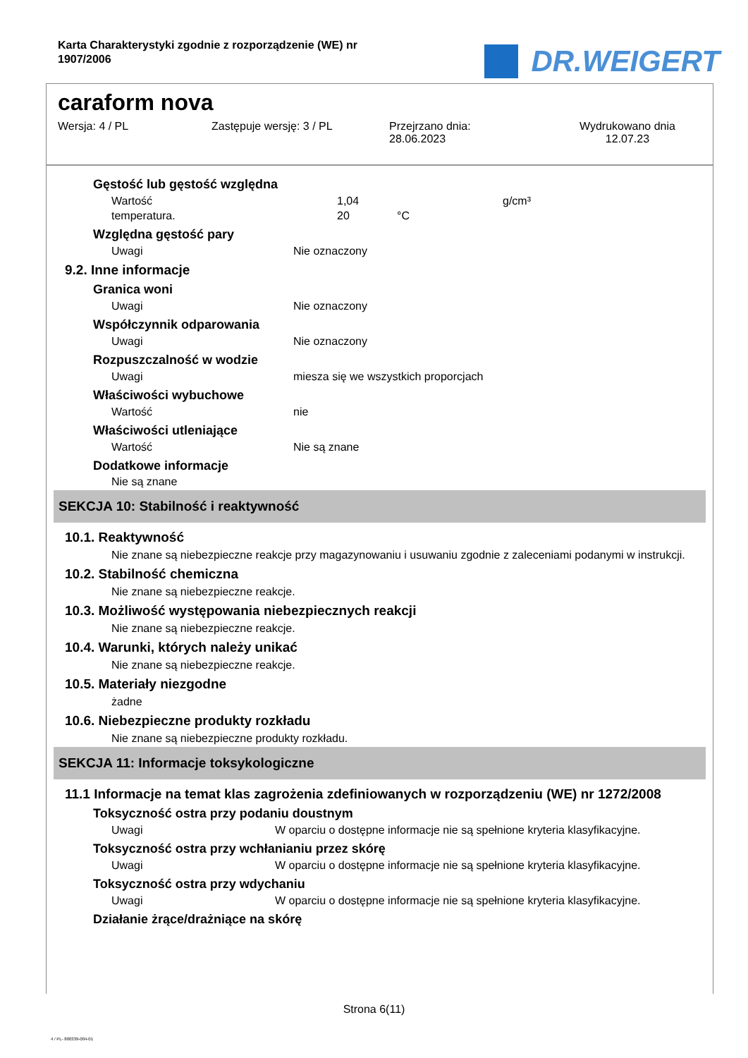Karta Charakterystyki zgodnie z rozporządzenie (WE) nr 1907/2006
DR.WEIGERT
caraform nova
Wersja: 4 / PL Zastępuje wersję: 3 / PL Przejrzano dnia:
28.06.2023
Wydrukowano dnia
12.07.23
Gęstość lub gęstość względna
Wartość 1,04 g/cm³
temperatura. 20 °C
Względna gęstość pary
Uwagi Nie oznaczony
9.2. Inne informacje
Granica woni
Uwagi Nie oznaczony
Współczynnik odparowania
Uwagi Nie oznaczony
Rozpuszczalność w wodzie
Uwagi miesza się we wszystkich proporcjach
Właściwości wybuchowe
Wartość nie
Właściwości utleniające
Wartość Nie są znane
Dodatkowe informacje
Nie są znane
SEKCJA 10: Stabilność i reaktywność
10.1. Reaktywność
Nie znane są niebezpieczne reakcje przy magazynowaniu i usuwaniu zgodnie z zaleceniami podanymi w instrukcji.
10.2. Stabilność chemiczna
Nie znane są niebezpieczne reakcje.
10.3. Możliwość występowania niebezpiecznych reakcji
Nie znane są niebezpieczne reakcje.
10.4. Warunki, których należy unikać
Nie znane są niebezpieczne reakcje.
10.5. Materiały niezgodne
żadne
10.6. Niebezpieczne produkty rozkładu
Nie znane są niebezpieczne produkty rozkładu.
SEKCJA 11: Informacje toksykologiczne
11.1 Informacje na temat klas zagrożenia zdefiniowanych w rozporządzeniu (WE) nr 1272/2008
Toksyczność ostra przy podaniu doustnym
Uwagi W oparciu o dostępne informacje nie są spełnione kryteria klasyfikacyjne.
Toksyczność ostra przy wchłanianiu przez skórę
Uwagi W oparciu o dostępne informacje nie są spełnione kryteria klasyfikacyjne.
Toksyczność ostra przy wdychaniu
Uwagi W oparciu o dostępne informacje nie są spełnione kryteria klasyfikacyjne.
Działanie żrące/drażniące na skórę
Strona 6(11)
4 / PL- 800339-004-01